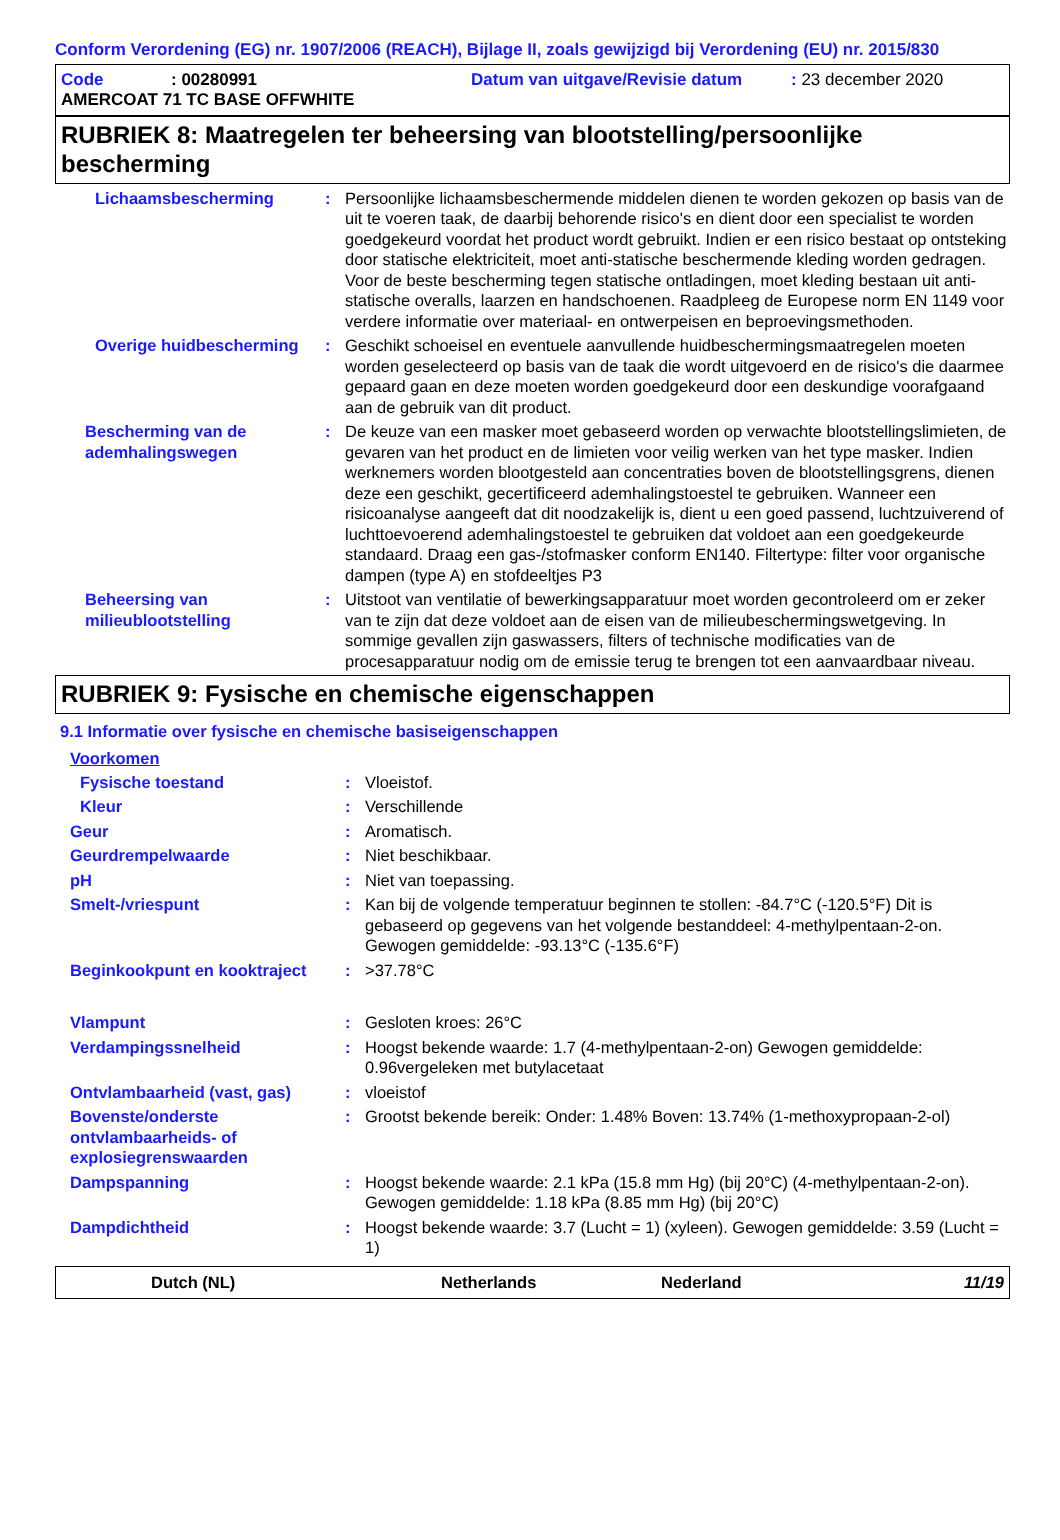Conform Verordening (EG) nr. 1907/2006 (REACH), Bijlage II, zoals gewijzigd bij Verordening (EU) nr. 2015/830
Code: 00280991 Datum van uitgave/Revisie datum: 23 december 2020
AMERCOAT 71 TC BASE OFFWHITE
RUBRIEK 8: Maatregelen ter beheersing van blootstelling/persoonlijke bescherming
Lichaamsbescherming : Persoonlijke lichaamsbeschermende middelen dienen te worden gekozen op basis van de uit te voeren taak, de daarbij behorende risico's en dient door een specialist te worden goedgekeurd voordat het product wordt gebruikt. Indien er een risico bestaat op ontsteking door statische elektriciteit, moet anti-statische beschermende kleding worden gedragen. Voor de beste bescherming tegen statische ontladingen, moet kleding bestaan uit anti-statische overalls, laarzen en handschoenen. Raadpleeg de Europese norm EN 1149 voor verdere informatie over materiaal- en ontwerpeisen en beproevingsmethoden.
Overige huidbescherming : Geschikt schoeisel en eventuele aanvullende huidbeschermingsmaatregelen moeten worden geselecteerd op basis van de taak die wordt uitgevoerd en de risico's die daarmee gepaard gaan en deze moeten worden goedgekeurd door een deskundige voorafgaand aan de gebruik van dit product.
Bescherming van de ademhalingswegen
: De keuze van een masker moet gebaseerd worden op verwachte blootstellingslimieten, de gevaren van het product en de limieten voor veilig werken van het type masker. Indien werknemers worden blootgesteld aan concentraties boven de blootstellingsgrens, dienen deze een geschikt, gecertificeerd ademhalingstoestel te gebruiken. Wanneer een risicoanalyse aangeeft dat dit noodzakelijk is, dient u een goed passend, luchtzuiverend of luchttoevoerend ademhalingstoestel te gebruiken dat voldoet aan een goedgekeurde standaard. Draag een gas-/stofmasker conform EN140. Filtertype: filter voor organische dampen (type A) en stofdeeltjes P3
Beheersing van milieublootstelling
: Uitstoot van ventilatie of bewerkingsapparatuur moet worden gecontroleerd om er zeker van te zijn dat deze voldoet aan de eisen van de milieubeschermingswetgeving. In sommige gevallen zijn gaswassers, filters of technische modificaties van de procesapparatuur nodig om de emissie terug te brengen tot een aanvaardbaar niveau.
RUBRIEK 9: Fysische en chemische eigenschappen
9.1 Informatie over fysische en chemische basiseigenschappen
Voorkomen
Fysische toestand : Vloeistof.
Kleur : Verschillende
Geur : Aromatisch.
Geurdrempelwaarde : Niet beschikbaar.
pH : Niet van toepassing.
Smelt-/vriespunt : Kan bij de volgende temperatuur beginnen te stollen: -84.7°C (-120.5°F) Dit is gebaseerd op gegevens van het volgende bestanddeel: 4-methylpentaan-2-on. Gewogen gemiddelde: -93.13°C (-135.6°F)
Beginkookpunt en kooktraject
: >37.78°C
Vlampunt : Gesloten kroes: 26°C
Verdampingssnelheid : Hoogst bekende waarde: 1.7 (4-methylpentaan-2-on) Gewogen gemiddelde: 0.96vergeleken met butylacetaat
Ontvlambaarheid (vast, gas) : vloeistof
Bovenste/onderste ontvlambaarheids- of explosiegrenswaarden
: Grootst bekende bereik: Onder: 1.48% Boven: 13.74% (1-methoxypropaan-2-ol)
Dampspanning : Hoogst bekende waarde: 2.1 kPa (15.8 mm Hg) (bij 20°C) (4-methylpentaan-2-on). Gewogen gemiddelde: 1.18 kPa (8.85 mm Hg) (bij 20°C)
Dampdichtheid : Hoogst bekende waarde: 3.7 (Lucht = 1) (xyleen). Gewogen gemiddelde: 3.59 (Lucht = 1)
Dutch (NL) Netherlands Nederland 11/19